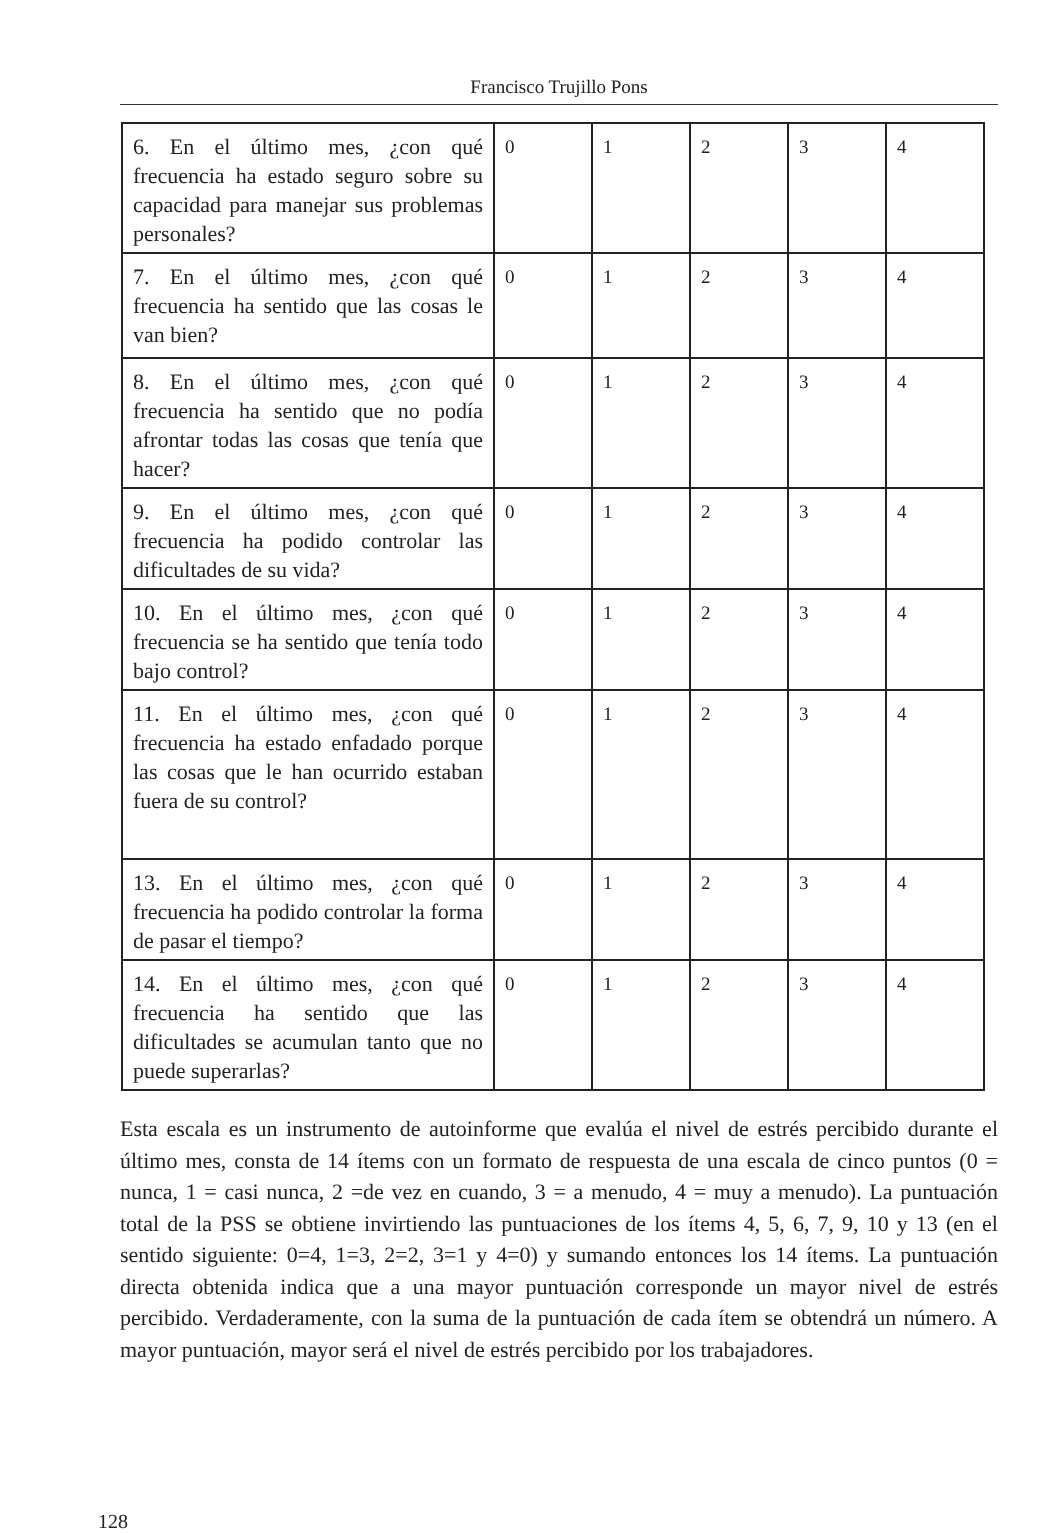Francisco Trujillo Pons
| 6. En el último mes, ¿con qué frecuencia ha estado seguro sobre su capacidad para manejar sus problemas personales? | 0 | 1 | 2 | 3 | 4 |
| 7. En el último mes, ¿con qué frecuencia ha sentido que las cosas le van bien? | 0 | 1 | 2 | 3 | 4 |
| 8. En el último mes, ¿con qué frecuencia ha sentido que no podía afrontar todas las cosas que tenía que hacer? | 0 | 1 | 2 | 3 | 4 |
| 9. En el último mes, ¿con qué frecuencia ha podido controlar las dificultades de su vida? | 0 | 1 | 2 | 3 | 4 |
| 10. En el último mes, ¿con qué frecuencia se ha sentido que tenía todo bajo control? | 0 | 1 | 2 | 3 | 4 |
| 11. En el último mes, ¿con qué frecuencia ha estado enfadado porque las cosas que le han ocurrido estaban fuera de su control? | 0 | 1 | 2 | 3 | 4 |
| 13. En el último mes, ¿con qué frecuencia ha podido controlar la forma de pasar el tiempo? | 0 | 1 | 2 | 3 | 4 |
| 14. En el último mes, ¿con qué frecuencia ha sentido que las dificultades se acumulan tanto que no puede superarlas? | 0 | 1 | 2 | 3 | 4 |
Esta escala es un instrumento de autoinforme que evalúa el nivel de estrés percibido durante el último mes, consta de 14 ítems con un formato de respuesta de una escala de cinco puntos (0 = nunca, 1 = casi nunca, 2 =de vez en cuando, 3 = a menudo, 4 = muy a menudo). La puntuación total de la PSS se obtiene invirtiendo las puntuaciones de los ítems 4, 5, 6, 7, 9, 10 y 13 (en el sentido siguiente: 0=4, 1=3, 2=2, 3=1 y 4=0) y sumando entonces los 14 ítems. La puntuación directa obtenida indica que a una mayor puntuación corresponde un mayor nivel de estrés percibido. Verdaderamente, con la suma de la puntuación de cada ítem se obtendrá un número. A mayor puntuación, mayor será el nivel de estrés percibido por los trabajadores.
128